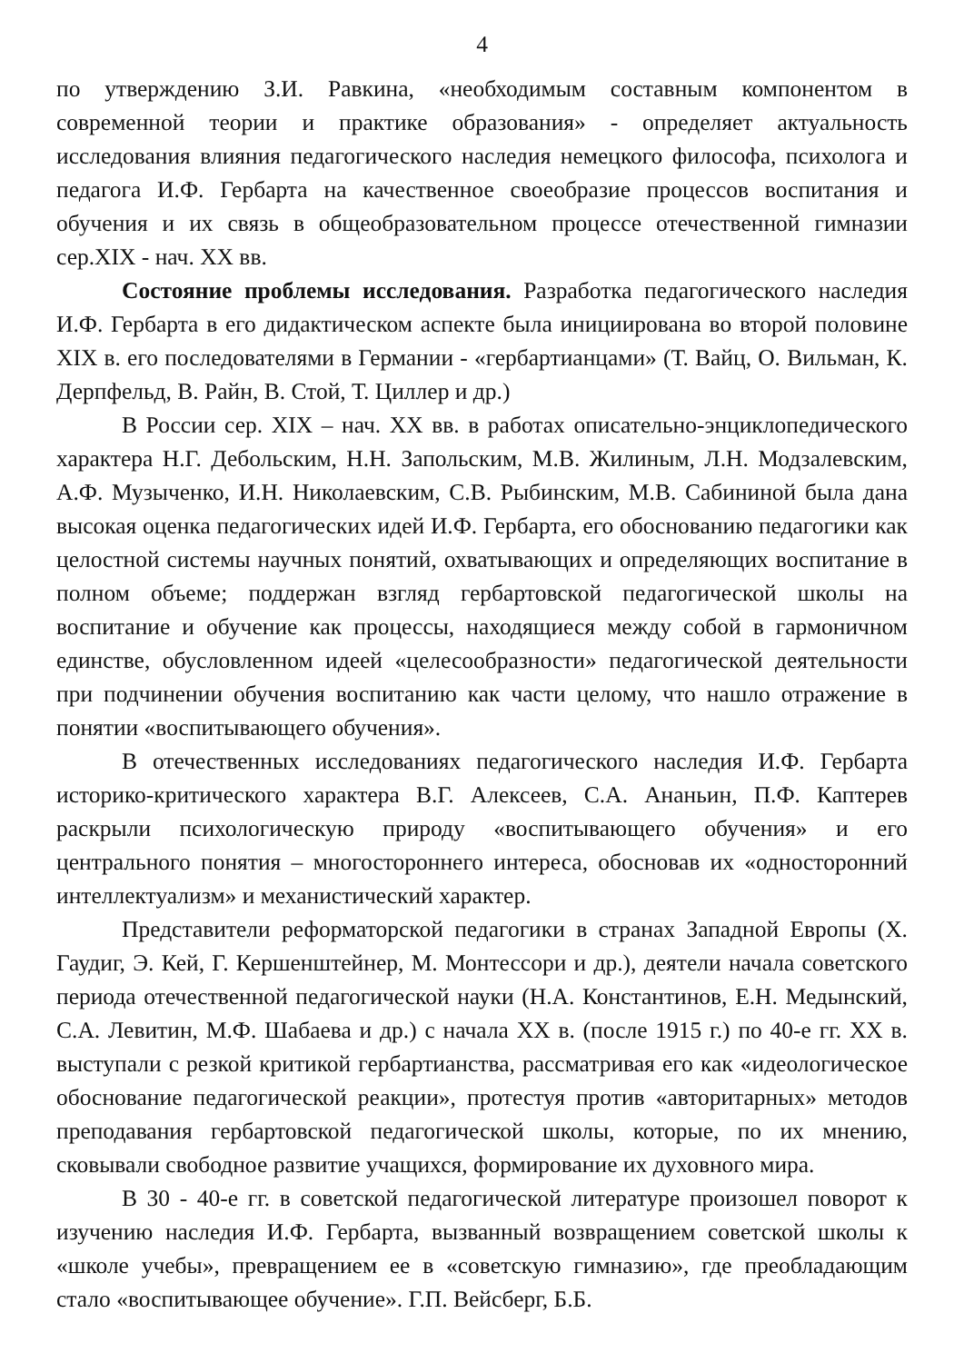4
по утверждению З.И. Равкина, «необходимым составным компонентом в современной теории и практике образования» - определяет актуальность исследования влияния педагогического наследия немецкого философа, психолога и педагога И.Ф. Гербарта на качественное своеобразие процессов воспитания и обучения и их связь в общеобразовательном процессе отечественной гимназии сер.XIX - нач. XX вв.
Состояние проблемы исследования. Разработка педагогического наследия И.Ф. Гербарта в его дидактическом аспекте была инициирована во второй половине XIX в. его последователями в Германии - «гербартианцами» (Т. Вайц, О. Вильман, К. Дерпфельд, В. Райн, В. Стой, Т. Циллер и др.)
В России сер. XIX – нач. XX вв. в работах описательно-энциклопедического характера Н.Г. Дебольским, Н.Н. Запольским, М.В. Жилиным, Л.Н. Модзалевским, А.Ф. Музыченко, И.Н. Николаевским, С.В. Рыбинским, М.В. Сабининой была дана высокая оценка педагогических идей И.Ф. Гербарта, его обоснованию педагогики как целостной системы научных понятий, охватывающих и определяющих воспитание в полном объеме; поддержан взгляд гербартовской педагогической школы на воспитание и обучение как процессы, находящиеся между собой в гармоничном единстве, обусловленном идеей «целесообразности» педагогической деятельности при подчинении обучения воспитанию как части целому, что нашло отражение в понятии «воспитывающего обучения».
В отечественных исследованиях педагогического наследия И.Ф. Гербарта историко-критического характера В.Г. Алексеев, С.А. Ананьин, П.Ф. Каптерев раскрыли психологическую природу «воспитывающего обучения» и его центрального понятия – многостороннего интереса, обосновав их «односторонний интеллектуализм» и механистический характер.
Представители реформаторской педагогики в странах Западной Европы (Х. Гаудиг, Э. Кей, Г. Кершенштейнер, М. Монтессори и др.), деятели начала советского периода отечественной педагогической науки (Н.А. Константинов, Е.Н. Медынский, С.А. Левитин, М.Ф. Шабаева и др.) с начала XX в. (после 1915 г.) по 40-е гг. XX в. выступали с резкой критикой гербартианства, рассматривая его как «идеологическое обоснование педагогической реакции», протестуя против «авторитарных» методов преподавания гербартовской педагогической школы, которые, по их мнению, сковывали свободное развитие учащихся, формирование их духовного мира.
В 30 - 40-е гг. в советской педагогической литературе произошел поворот к изучению наследия И.Ф. Гербарта, вызванный возвращением советской школы к «школе учебы», превращением ее в «советскую гимназию», где преобладающим стало «воспитывающее обучение». Г.П. Вейсберг, Б.Б.